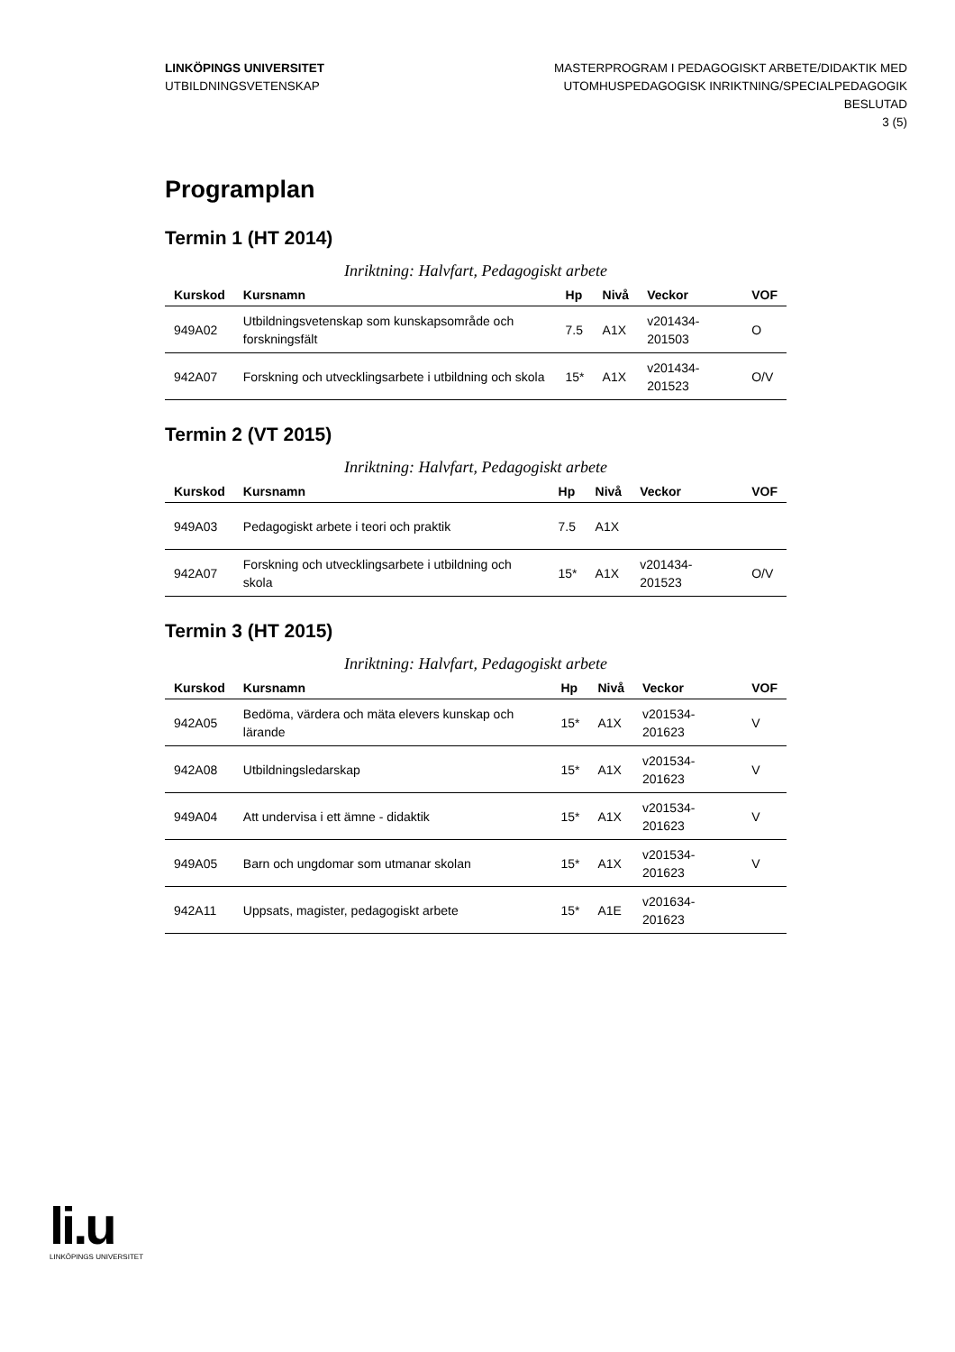LINKÖPINGS UNIVERSITET
UTBILDNINGSVETENSKAP
MASTERPROGRAM I PEDAGOGISKT ARBETE/DIDAKTIK MED
UTOMHUSPEDAGOGISK INRIKTNING/SPECIALPEDAGOGIK
BESLUTAD
3 (5)
Programplan
Termin 1 (HT 2014)
Inriktning: Halvfart, Pedagogiskt arbete
| Kurskod | Kursnamn | Hp | Nivå | Veckor | VOF |
| --- | --- | --- | --- | --- | --- |
| 949A02 | Utbildningsvetenskap som kunskapsområde och forskningsfält | 7.5 | A1X | v201434-201503 | O |
| 942A07 | Forskning och utvecklingsarbete i utbildning och skola | 15* | A1X | v201434-201523 | O/V |
Termin 2 (VT 2015)
Inriktning: Halvfart, Pedagogiskt arbete
| Kurskod | Kursnamn | Hp | Nivå | Veckor | VOF |
| --- | --- | --- | --- | --- | --- |
| 949A03 | Pedagogiskt arbete i teori och praktik | 7.5 | A1X | | |
| 942A07 | Forskning och utvecklingsarbete i utbildning och skola | 15* | A1X | v201434-201523 | O/V |
Termin 3 (HT 2015)
Inriktning: Halvfart, Pedagogiskt arbete
| Kurskod | Kursnamn | Hp | Nivå | Veckor | VOF |
| --- | --- | --- | --- | --- | --- |
| 942A05 | Bedöma, värdera och mäta elevers kunskap och lärande | 15* | A1X | v201534-201623 | V |
| 942A08 | Utbildningsledarskap | 15* | A1X | v201534-201623 | V |
| 949A04 | Att undervisa i ett ämne - didaktik | 15* | A1X | v201534-201623 | V |
| 949A05 | Barn och ungdomar som utmanar skolan | 15* | A1X | v201534-201623 | V |
| 942A11 | Uppsats, magister, pedagogiskt arbete | 15* | A1E | v201634-201623 | |
li.u
LINKÖPINGS UNIVERSITET